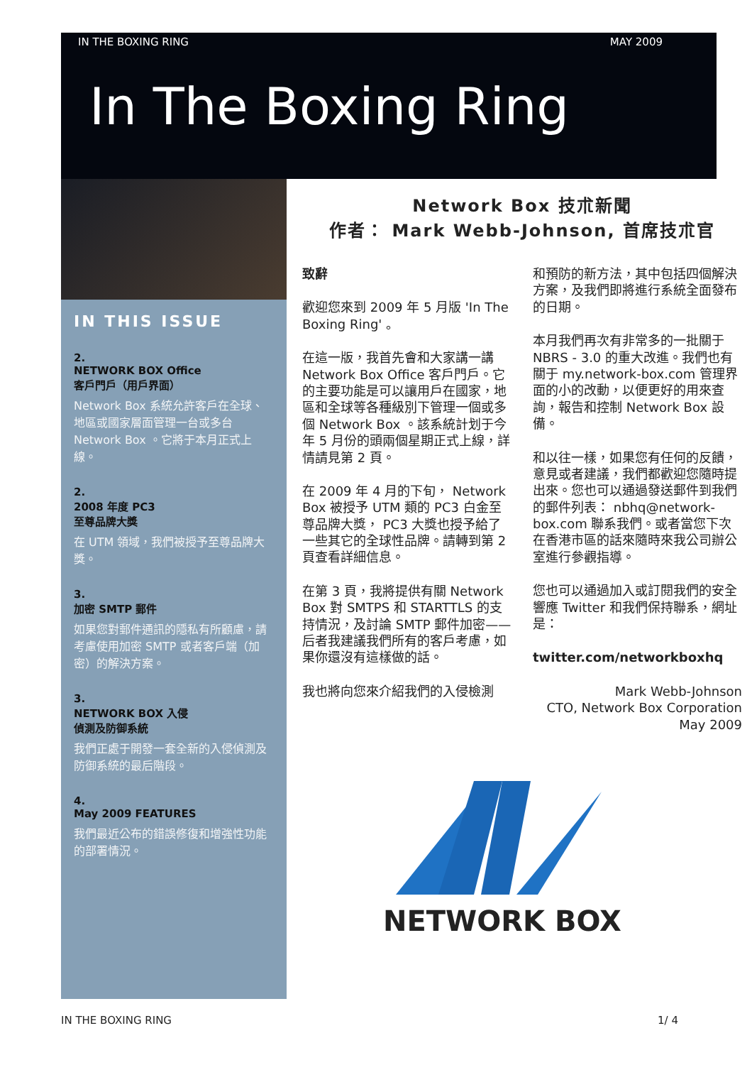IN THE BOXING RING MAY 2009
In The Boxing Ring
IN THIS ISSUE
2.
NETWORK BOX Office
客戶門戶（用戶界面）
Network Box 系統允許客戶在全球、地區或國家層面管理一台或多台 Network Box 。它將于本月正式上線。
2.
2008 年度 PC3
至尊品牌大獎
在 UTM 領域，我們被授予至尊品牌大獎。
3.
加密 SMTP 郵件
如果您對郵件通訊的隱私有所顧慮，請考慮使用加密 SMTP 或者客戶端（加密）的解決方案。
3.
NETWORK BOX 入侵
偵測及防御系統
我們正處于開發一套全新的入侵偵測及防御系統的最后階段。
4.
May 2009 FEATURES
我們最近公布的錯誤修復和增強性功能的部署情況。
Network Box 技朮新聞
作者： Mark Webb-Johnson, 首席技朮官
致辭
歡迎您來到 2009 年 5 月版 'In The Boxing Ring' 。
在這一版，我首先會和大家講一講 Network Box Office 客戶門戶。它的主要功能是可以讓用戶在國家，地區和全球等各種級別下管理一個或多個 Network Box 。該系統計划于今年 5 月份的頭兩個星期正式上線，詳情請見第 2 頁。
在 2009 年 4 月的下旬， Network Box 被授予 UTM 類的 PC3 白金至尊品牌大獎， PC3 大獎也授予給了一些其它的全球性品牌。請轉到第 2 頁查看詳細信息。
在第 3 頁，我將提供有關 Network Box 對 SMTPS 和 STARTTLS 的支持情況，及討論 SMTP 郵件加密——后者我建議我們所有的客戶考慮，如果你還沒有這樣做的話。
我也將向您來介紹我們的入侵檢測
和預防的新方法，其中包括四個解決方案，及我們即將進行系統全面發布的日期。
本月我們再次有非常多的一批關于 NBRS - 3.0 的重大改進。我們也有關于 my.network-box.com 管理界面的小的改動，以便更好的用來查詢，報告和控制 Network Box 設備。
和以往一樣，如果您有任何的反饋，意見或者建議，我們都歡迎您隨時提出來。您也可以通過發送郵件到我們的郵件列表： nbhq@network-box.com 聯系我們。或者當您下次在香港市區的話來隨時來我公司辦公室進行參觀指導。
您也可以通過加入或訂閱我們的安全響應 Twitter 和我們保持聯系，網址是：
twitter.com/networkboxhq
Mark Webb-Johnson
CTO, Network Box Corporation
May 2009
NETWORK BOX
IN THE BOXING RING 1/ 4